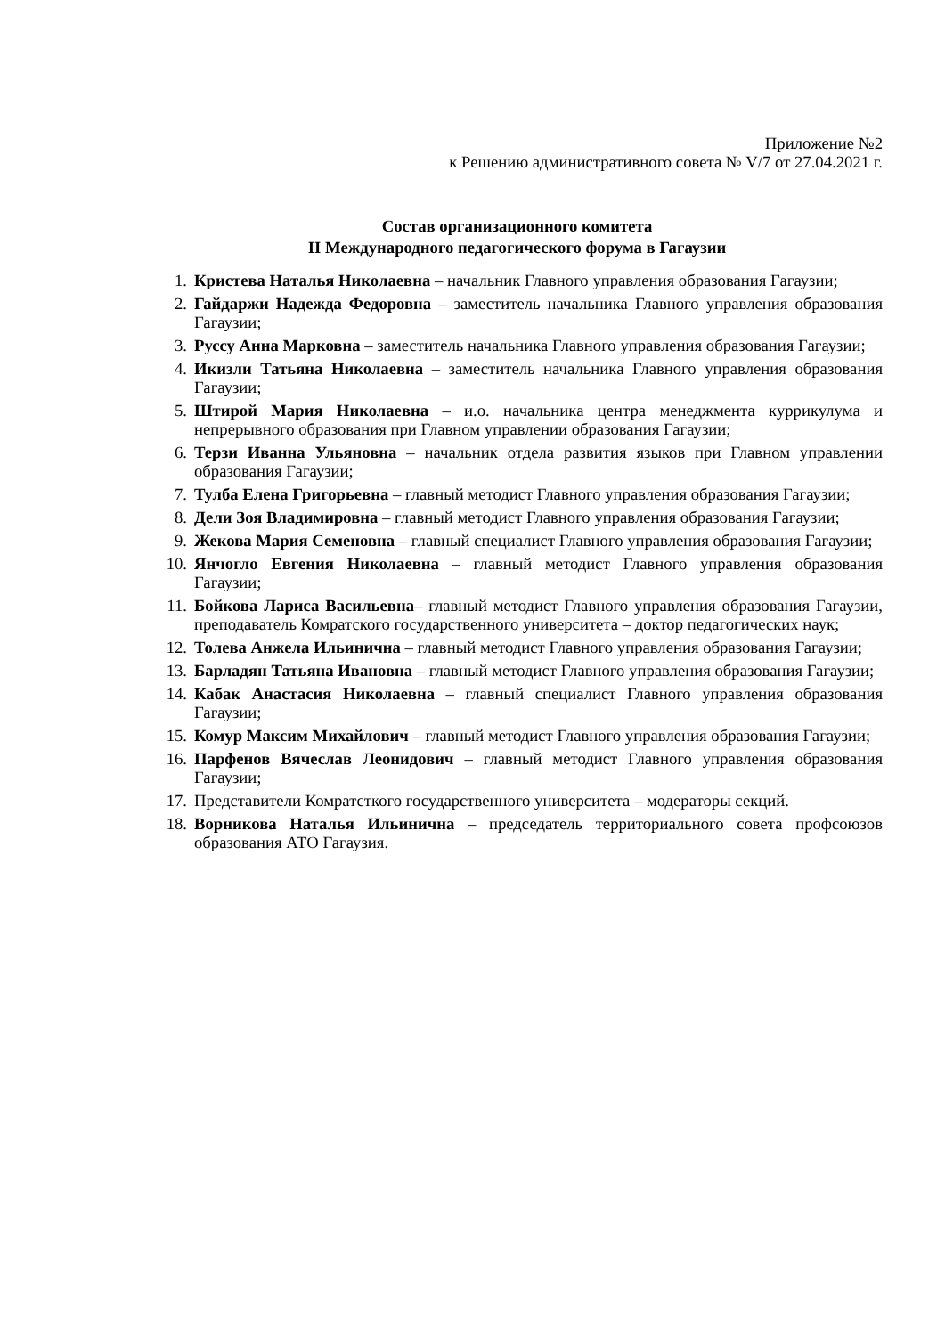Приложение №2
к Решению административного совета № V/7 от 27.04.2021 г.
Состав организационного комитета
II Международного педагогического форума в Гагаузии
1. Кристева Наталья Николаевна – начальник Главного управления образования Гагаузии;
2. Гайдаржи Надежда Федоровна – заместитель начальника Главного управления образования Гагаузии;
3. Руссу Анна Марковна – заместитель начальника Главного управления образования Гагаузии;
4. Икизли Татьяна Николаевна – заместитель начальника Главного управления образования Гагаузии;
5. Штирой Мария Николаевна – и.о. начальника центра менеджмента куррикулума и непрерывного образования при Главном управлении образования Гагаузии;
6. Терзи Иванна Ульяновна – начальник отдела развития языков при Главном управлении образования Гагаузии;
7. Тулба Елена Григорьевна – главный методист Главного управления образования Гагаузии;
8. Дели Зоя Владимировна – главный методист Главного управления образования Гагаузии;
9. Жекова Мария Семеновна – главный специалист Главного управления образования Гагаузии;
10. Янчогло Евгения Николаевна – главный методист Главного управления образования Гагаузии;
11. Бойкова Лариса Васильевна– главный методист Главного управления образования Гагаузии, преподаватель Комратского государственного университета – доктор педагогических наук;
12. Толева Анжела Ильинична – главный методист Главного управления образования Гагаузии;
13. Барладян Татьяна Ивановна – главный методист Главного управления образования Гагаузии;
14. Кабак Анастасия Николаевна – главный специалист Главного управления образования Гагаузии;
15. Комур Максим Михайлович – главный методист Главного управления образования Гагаузии;
16. Парфенов Вячеслав Леонидович – главный методист Главного управления образования Гагаузии;
17. Представители Комратсткого государственного университета – модераторы секций.
18. Ворникова Наталья Ильинична – председатель территориального совета профсоюзов образования АТО Гагаузия.